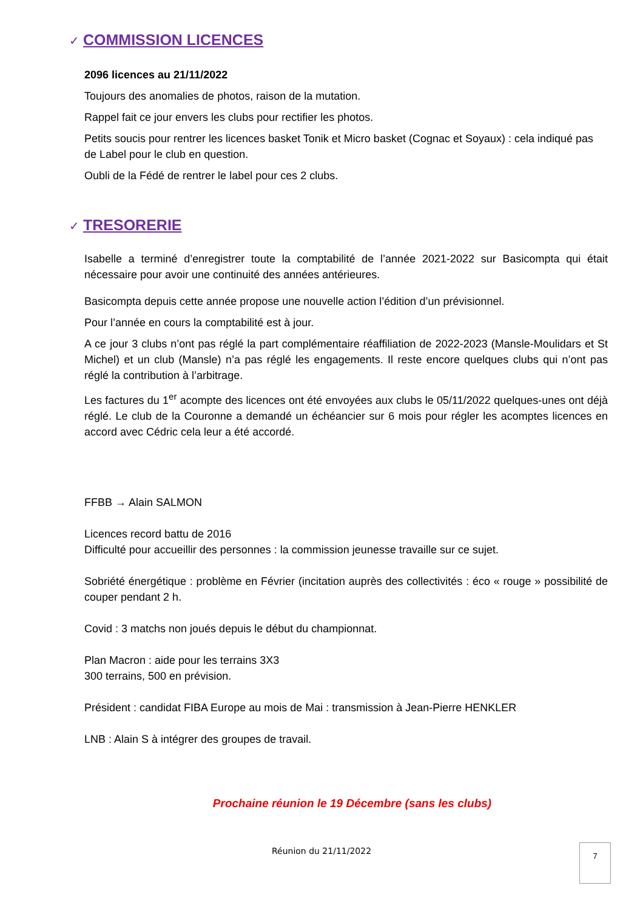✓ COMMISSION LICENCES
2096 licences au 21/11/2022
Toujours des anomalies de photos, raison de la mutation.
Rappel fait ce jour envers les clubs pour rectifier les photos.
Petits soucis pour rentrer les licences basket Tonik et Micro basket (Cognac et Soyaux) : cela indiqué pas de Label pour le club en question.
Oubli de la Fédé de rentrer le label pour ces 2 clubs.
✓ TRESORERIE
Isabelle a terminé d’enregistrer toute la comptabilité de l’année 2021-2022 sur Basicompta qui était nécessaire pour avoir une continuité des années antérieures.
Basicompta depuis cette année propose une nouvelle action l’édition d’un prévisionnel.
Pour l’année en cours la comptabilité est à jour.
A ce jour 3 clubs n’ont pas réglé la part complémentaire réaffiliation de 2022-2023 (Mansle-Moulidars et St Michel) et un club (Mansle) n’a pas réglé les engagements. Il reste encore quelques clubs qui n’ont pas réglé la contribution à l’arbitrage.
Les factures du 1<sup>er</sup> acompte des licences ont été envoyées aux clubs le 05/11/2022 quelques-unes ont déjà réglé. Le club de la Couronne a demandé un échéancier sur 6 mois pour régler les acomptes licences en accord avec Cédric cela leur a été accordé.
FFBB → Alain SALMON
Licences record battu de 2016
Difficulté pour accueillir des personnes : la commission jeunesse travaille sur ce sujet.
Sobriété énergétique : problème en Février (incitation auprès des collectivités : éco « rouge » possibilité de couper pendant 2 h.
Covid : 3 matchs non joués depuis le début du championnat.
Plan Macron : aide pour les terrains 3X3
300 terrains, 500 en prévision.
Président : candidat FIBA Europe au mois de Mai : transmission à Jean-Pierre HENKLER
LNB : Alain S à intégrer des groupes de travail.
Prochaine réunion le 19 Décembre (sans les clubs)
Réunion du 21/11/2022 7